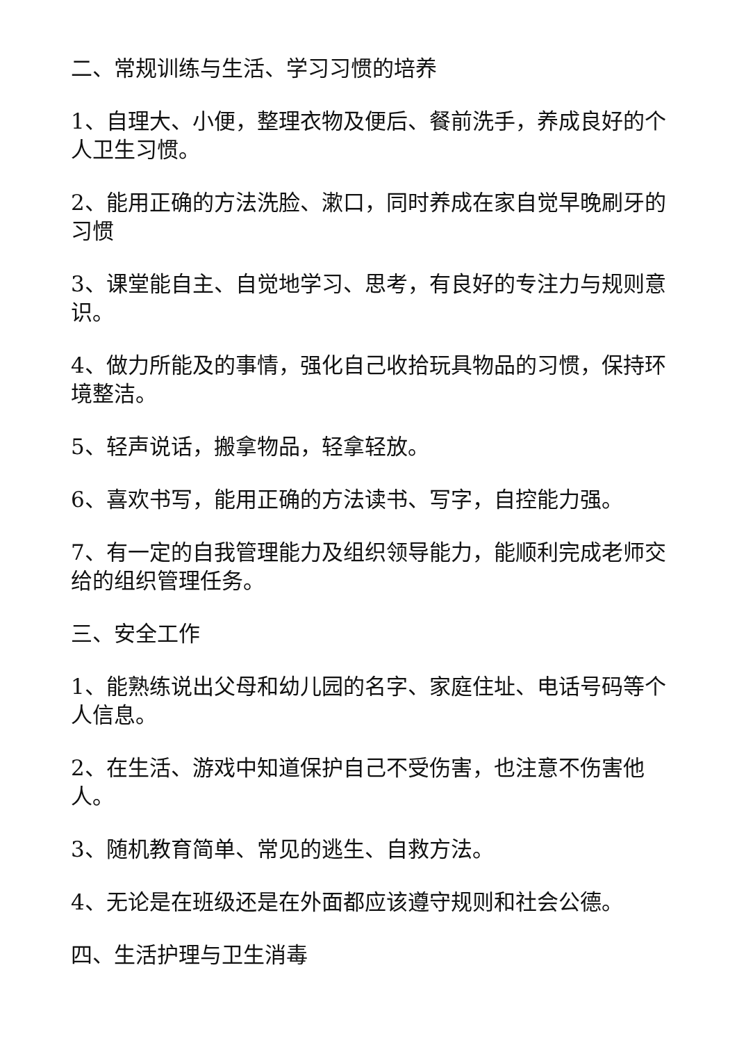二、常规训练与生活、学习习惯的培养
1、自理大、小便，整理衣物及便后、餐前洗手，养成良好的个人卫生习惯。
2、能用正确的方法洗脸、漱口，同时养成在家自觉早晚刷牙的习惯
3、课堂能自主、自觉地学习、思考，有良好的专注力与规则意识。
4、做力所能及的事情，强化自己收拾玩具物品的习惯，保持环境整洁。
5、轻声说话，搬拿物品，轻拿轻放。
6、喜欢书写，能用正确的方法读书、写字，自控能力强。
7、有一定的自我管理能力及组织领导能力，能顺利完成老师交给的组织管理任务。
三、安全工作
1、能熟练说出父母和幼儿园的名字、家庭住址、电话号码等个人信息。
2、在生活、游戏中知道保护自己不受伤害，也注意不伤害他人。
3、随机教育简单、常见的逃生、自救方法。
4、无论是在班级还是在外面都应该遵守规则和社会公德。
四、生活护理与卫生消毒